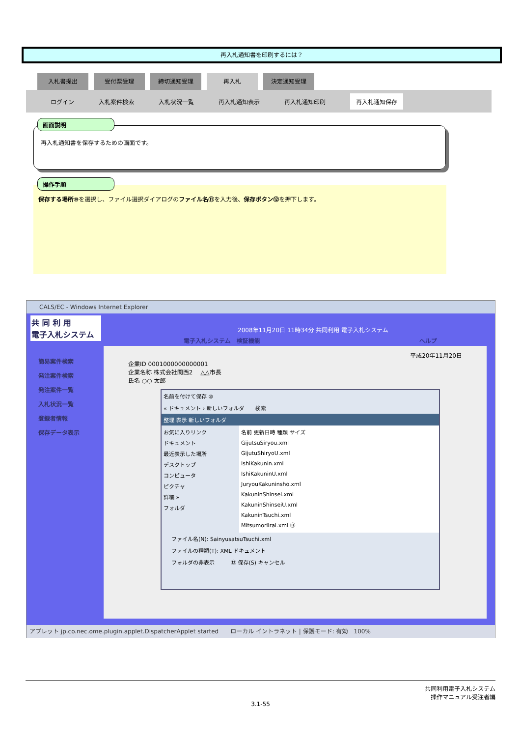再入札通知書を印刷するには？
入札書提出 受付票受理 締切通知受理 再入札 決定通知受理
ログイン 入札案件検索 入札状況一覧 再入札通知表示 再入札通知印刷 再入札通知保存
再入札通知書を保存するための画面です。
画面説明
保存する場所⑩を選択し、ファイル選択ダイアログのファイル名⑪を入力後、保存ボタン⑫を押下します。
操作手順
CALS/EC - Windows Internet Explorer
共 同 利 用
電子入札システム
2008年11月20日 11時34分 共同利用 電子入札システム
電子入札システム　検証機能 ヘルプ
簡易案件検索
発注案件検索
発注案件一覧
入札状況一覧
登録者情報
保存データ表示
平成20年11月20日
企業ID 0001000000000001
企業名称 株式会社関西2 　△△市長
氏名 ○○ 太郎
名前を付けて保存 ⑩
« ドキュメント › 新しいフォルダ　　検索
整理 表示 新しいフォルダ
お気に入りリンク
ドキュメント
最近表示した場所
デスクトップ
コンピュータ
ピクチャ
詳細 »
フォルダ
名前 更新日時 種類 サイズ
GijutsuSiryou.xml
GijutuShiryoU.xml
IshiKakunin.xml
IshiKakuninU.xml
JuryouKakuninsho.xml
KakuninShinsei.xml
KakuninShinseiU.xml
KakuninTsuchi.xml
MitsumoriIrai.xml ⑪
ファイル名(N): SainyusatsuTsuchi.xml
ファイルの種類(T): XML ドキュメント
フォルダの非表示　　　⑫ 保存(S) キャンセル
アプレット jp.co.nec.ome.plugin.applet.DispatcherApplet started　　ローカル イントラネット | 保護モード: 有効　100%
共同利用電子入札システム
操作マニュアル受注者編
3.1-55